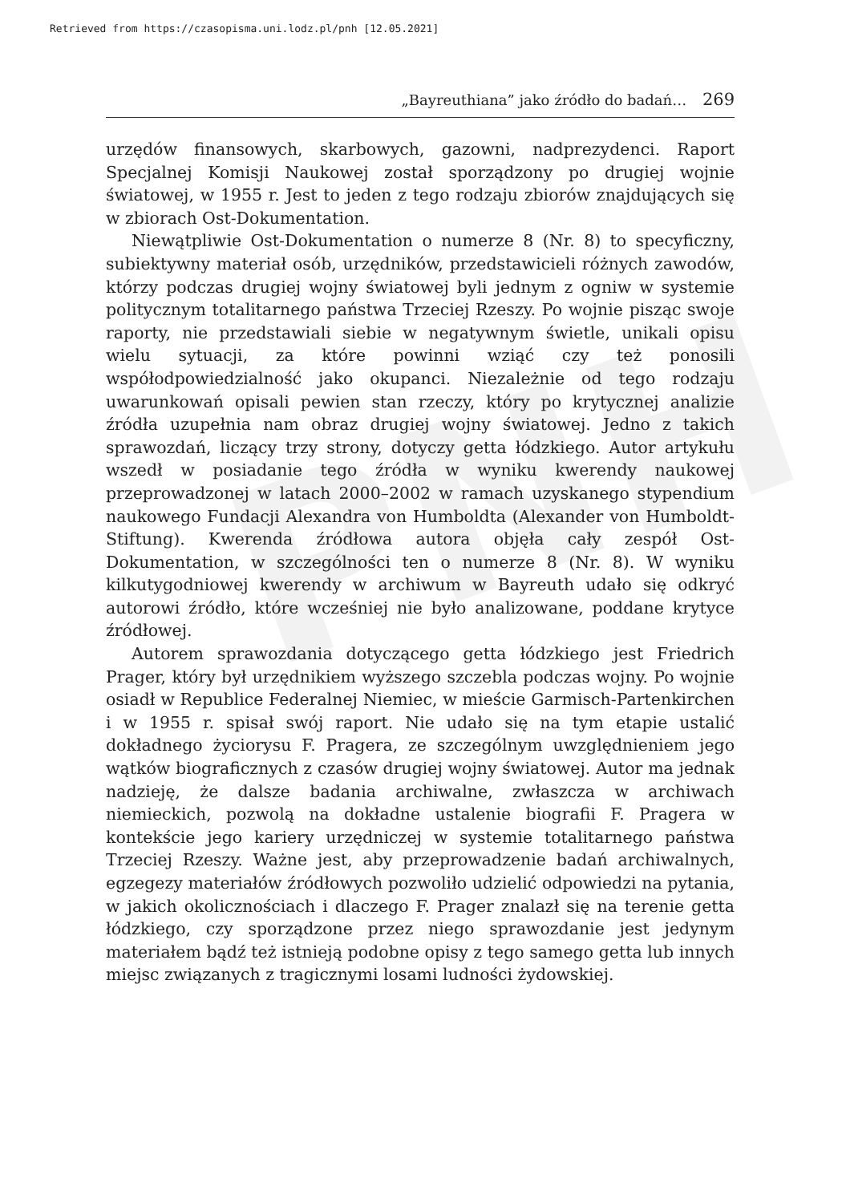Retrieved from https://czasopisma.uni.lodz.pl/pnh [12.05.2021]
PNH
„Bayreuthiana” jako źródło do badań… 269
urzędów finansowych, skarbowych, gazowni, nadprezydenci. Raport Specjalnej Komisji Naukowej został sporządzony po drugiej wojnie światowej, w 1955 r. Jest to jeden z tego rodzaju zbiorów znajdujących się w zbiorach Ost-Dokumentation.
Niewątpliwie Ost-Dokumentation o numerze 8 (Nr. 8) to specyficzny, subiektywny materiał osób, urzędników, przedstawicieli różnych zawodów, którzy podczas drugiej wojny światowej byli jednym z ogniw w systemie politycznym totalitarnego państwa Trzeciej Rzeszy. Po wojnie pisząc swoje raporty, nie przedstawiali siebie w negatywnym świetle, unikali opisu wielu sytuacji, za które powinni wziąć czy też ponosili współodpowiedzialność jako okupanci. Niezależnie od tego rodzaju uwarunkowań opisali pewien stan rzeczy, który po krytycznej analizie źródła uzupełnia nam obraz drugiej wojny światowej. Jedno z takich sprawozdań, liczący trzy strony, dotyczy getta łódzkiego. Autor artykułu wszedł w posiadanie tego źródła w wyniku kwerendy naukowej przeprowadzonej w latach 2000–2002 w ramach uzyskanego stypendium naukowego Fundacji Alexandra von Humboldta (Alexander von Humboldt-Stiftung). Kwerenda źródłowa autora objęła cały zespół Ost-Dokumentation, w szczególności ten o numerze 8 (Nr. 8). W wyniku kilkutygodniowej kwerendy w archiwum w Bayreuth udało się odkryć autorowi źródło, które wcześniej nie było analizowane, poddane krytyce źródłowej.
Autorem sprawozdania dotyczącego getta łódzkiego jest Friedrich Prager, który był urzędnikiem wyższego szczebla podczas wojny. Po wojnie osiadł w Republice Federalnej Niemiec, w mieście Garmisch-Partenkirchen i w 1955 r. spisał swój raport. Nie udało się na tym etapie ustalić dokładnego życiorysu F. Pragera, ze szczególnym uwzględnieniem jego wątków biograficznych z czasów drugiej wojny światowej. Autor ma jednak nadzieję, że dalsze badania archiwalne, zwłaszcza w archiwach niemieckich, pozwolą na dokładne ustalenie biografii F. Pragera w kontekście jego kariery urzędniczej w systemie totalitarnego państwa Trzeciej Rzeszy. Ważne jest, aby przeprowadzenie badań archiwalnych, egzegezy materiałów źródłowych pozwoliło udzielić odpowiedzi na pytania, w jakich okolicznościach i dlaczego F. Prager znalazł się na terenie getta łódzkiego, czy sporządzone przez niego sprawozdanie jest jedynym materiałem bądź też istnieją podobne opisy z tego samego getta lub innych miejsc związanych z tragicznymi losami ludności żydowskiej.